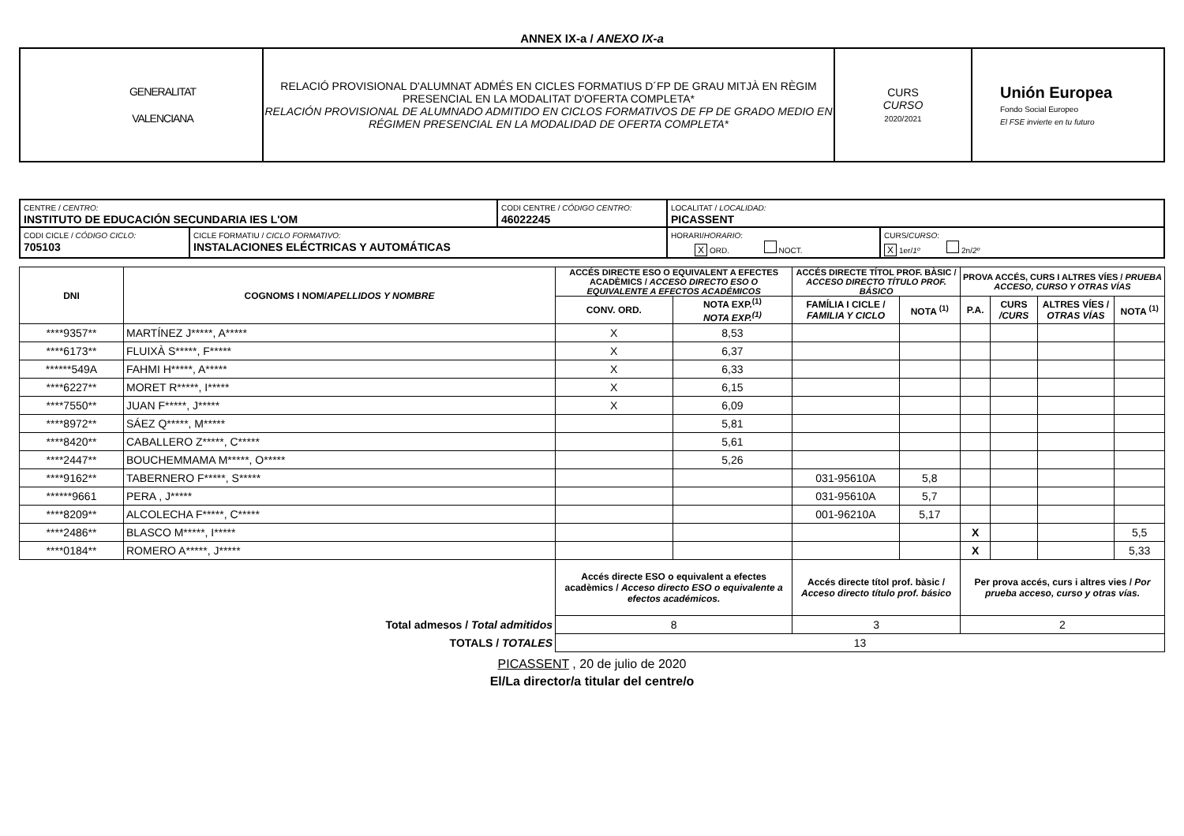ANNEX IX-a / ANEXO IX-a
| GENERALITAT VALENCIANA | RELACIÓ PROVISIONAL D'ALUMNAT ADMÉS EN CICLES FORMATIUS D´FP DE GRAU MITJÀ EN RÈGIM PRESENCIAL EN LA MODALITAT D'OFERTA COMPLETA* RELACIÓN PROVISIONAL DE ALUMNADO ADMITIDO EN CICLOS FORMATIVOS DE FP DE GRADO MEDIO EN RÉGIMEN PRESENCIAL EN LA MODALIDAD DE OFERTA COMPLETA* | CURS CURSO 2020/2021 | Unión Europea Fondo Social Europeo El FSE invierte en tu futuro |
| CENTRE / CENTRO: INSTITUTO DE EDUCACIÓN SECUNDARIA IES L'OM | | CODI CENTRE / CÓDIGO CENTRO: 46022245 | LOCALITAT / LOCALIDAD: PICASSENT | |
| CODI CICLE / CÓDIGO CICLO: 705103 | CICLE FORMATIU / CICLO FORMATIVO: INSTALACIONES ELÉCTRICAS Y AUTOMÁTICAS | | HORARI/ HORARIO : X ORD. NOCT. | CURS/ CURSO : X 1er/ 1º 2n/ 2º |
| DNI | COGNOMS I NOM/ APELLIDOS Y NOMBRE | ACCÉS DIRECTE ESO O EQUIVALENT A EFECTES ACADÈMICS / ACCESO DIRECTO ESO O EQUIVALENTE A EFECTOS ACADÉMICOS | | ACCÉS DIRECTE TÍTOL PROF. BÀSIC / ACCESO DIRECTO TÍTULO PROF. BÁSICO | | PROVA ACCÉS, CURS I ALTRES VÍES / PRUEBA ACCESO, CURSO Y OTRAS VÍAS | | | |
| --- | --- | --- | --- | --- | --- | --- | --- | --- | --- |
| | | CONV. ORD. | NOTA EXP.<sup>(1)</sup> NOTA EXP.<sup>(1)</sup> | FAMÍLIA I CICLE / FAMILIA Y CICLO | NOTA <sup>(1)</sup> | P.A. | CURS /CURS | ALTRES VÍES / OTRAS VÍAS | NOTA <sup>(1)</sup> |
| ****9357** | MARTÍNEZ J*****, A***** | X | 8,53 | | | | | | |
| ****6173** | FLUIXÀ S*****, F***** | X | 6,37 | | | | | | |
| ******549A | FAHMI H*****, A***** | X | 6,33 | | | | | | |
| ****6227** | MORET R*****, I***** | X | 6,15 | | | | | | |
| ****7550** | JUAN F*****, J***** | X | 6,09 | | | | | | |
| ****8972** | SÁEZ Q*****, M***** | | 5,81 | | | | | | |
| ****8420** | CABALLERO Z*****, C***** | | 5,61 | | | | | | |
| ****2447** | BOUCHEMMAMA M*****, O***** | | 5,26 | | | | | | |
| ****9162** | TABERNERO F*****, S***** | | | 031-95610A | 5,8 | | | | |
| ******9661 | PERA , J***** | | | 031-95610A | 5,7 | | | | |
| ****8209** | ALCOLECHA F*****, C***** | | | 001-96210A | 5,17 | | | | |
| ****2486** | BLASCO M*****, I***** | | | | | X | | | 5,5 |
| ****0184** | ROMERO A*****, J***** | | | | | X | | | 5,33 |
| | | Accés directe ESO o equivalent a efectes acadèmics / Acceso directo ESO o equivalente a efectos académicos. | | Accés directe títol prof. bàsic / Acceso directo título prof. básico | | Per prova accés, curs i altres vies / Por prueba acceso, curso y otras vías. | | | |
| Total admesos / Total admitidos | | 8 | | 3 | | 2 | | | |
| TOTALS / TOTALES | | 13 | | | | | | | |
PICASSENT , 20 de julio de 2020
El/La director/a titular del centre/o